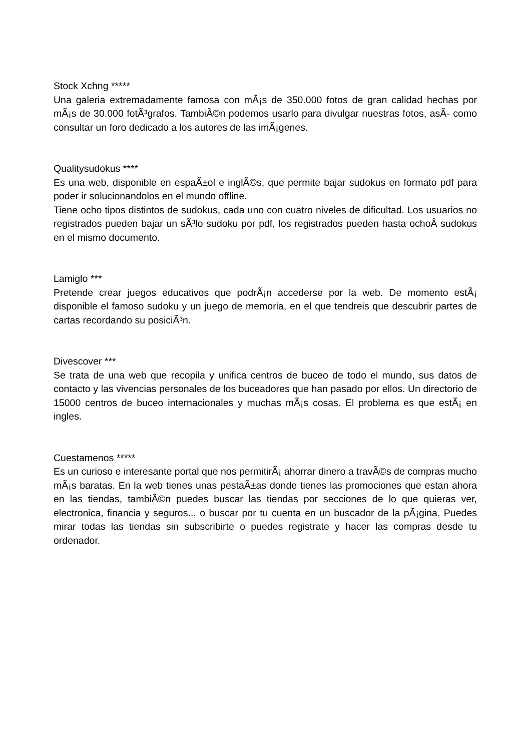Stock Xchng *****
Una galeria extremadamente famosa con mÃ¡s de 350.000 fotos de gran calidad hechas por mÃ¡s de 30.000 fotÃ³grafos. TambiÃ©n podemos usarlo para divulgar nuestras fotos, asÃ- como consultar un foro dedicado a los autores de las imÃ¡genes.
Qualitysudokus ****
Es una web, disponible en espaÃ±ol e inglÃ©s, que permite bajar sudokus en formato pdf para poder ir solucionandolos en el mundo offline.
Tiene ocho tipos distintos de sudokus, cada uno con cuatro niveles de dificultad. Los usuarios no registrados pueden bajar un sÃ³lo sudoku por pdf, los registrados pueden hasta ochoÂ sudokus en el mismo documento.
Lamiglo ***
Pretende crear juegos educativos que podrÃ¡n accederse por la web. De momento estÃ¡ disponible el famoso sudoku y un juego de memoria, en el que tendreis que descubrir partes de cartas recordando su posiciÃ³n.
Divescover ***
Se trata de una web que recopila y unifica centros de buceo de todo el mundo, sus datos de contacto y las vivencias personales de los buceadores que han pasado por ellos. Un directorio de 15000 centros de buceo internacionales y muchas mÃ¡s cosas. El problema es que estÃ¡ en ingles.
Cuestamenos *****
Es un curioso e interesante portal que nos permitirÃ¡ ahorrar dinero a travÃ©s de compras mucho mÃ¡s baratas. En la web tienes unas pestaÃ±as donde tienes las promociones que estan ahora en las tiendas, tambiÃ©n puedes buscar las tiendas por secciones de lo que quieras ver, electronica, financia y seguros... o buscar por tu cuenta en un buscador de la pÃ¡gina. Puedes mirar todas las tiendas sin subscribirte o puedes registrate y hacer las compras desde tu ordenador.